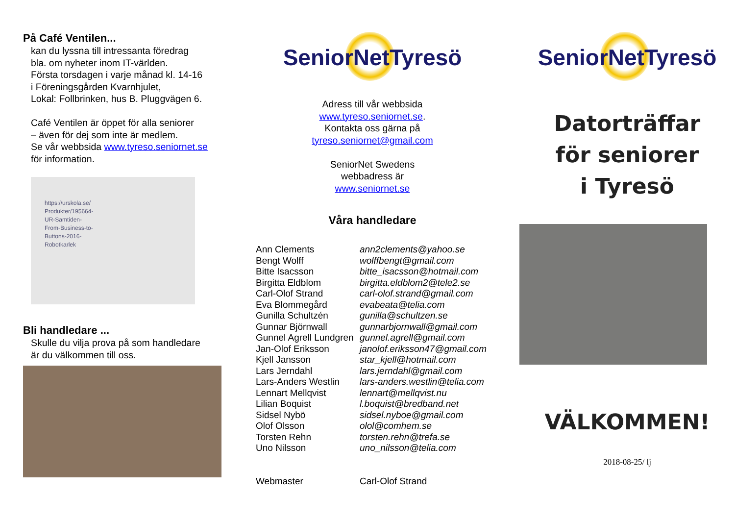På Café Ventilen...
kan du lyssna till intressanta föredrag
bla. om nyheter inom IT-världen.
Första torsdagen i varje månad kl. 14-16
i Föreningsgården Kvarnhjulet,
Lokal: Follbrinken, hus B. Pluggvägen 6.
Café Ventilen är öppet för alla seniorer
– även för dej som inte är medlem.
Se vår webbsida www.tyreso.seniornet.se
för information.
https://urskola.se/
Produkter/195664-
UR-Samtiden-
From-Business-to-
Buttons-2016-
Robotkarlek
Bli handledare ...
Skulle du vilja prova på som handledare
är du välkommen till oss.
SeniorNetTyresö
Adress till vår webbsida
www.tyreso.seniornet.se.
Kontakta oss gärna på
tyreso.seniornet@gmail.com
SeniorNet Swedens
webbadress är
www.seniornet.se
Våra handledare
| Ann Clements | ann2clements@yahoo.se |
| Bengt Wolff | wolffbengt@gmail.com |
| Bitte Isacsson | bitte_isacsson@hotmail.com |
| Birgitta Eldblom | birgitta.eldblom2@tele2.se |
| Carl-Olof Strand | carl-olof.strand@gmail.com |
| Eva Blommegård | evabeata@telia.com |
| Gunilla Schultzén | gunilla@schultzen.se |
| Gunnar Björnwall | gunnarbjornwall@gmail.com |
| Gunnel Agrell Lundgren | gunnel.agrell@gmail.com |
| Jan-Olof Eriksson | janolof.eriksson47@gmail.com |
| Kjell Jansson | star_kjell@hotmail.com |
| Lars Jerndahl | lars.jerndahl@gmail.com |
| Lars-Anders Westlin | lars-anders.westlin@telia.com |
| Lennart Mellqvist | lennart@mellqvist.nu |
| Lilian Boquist | l.boquist@bredband.net |
| Sidsel Nybö | sidsel.nyboe@gmail.com |
| Olof Olsson | olol@comhem.se |
| Torsten Rehn | torsten.rehn@trefa.se |
| Uno Nilsson | uno_nilsson@telia.com |
| Webmaster | Carl-Olof Strand |
SeniorNetTyresö
Datorträffar
för seniorer
i Tyresö
VÄLKOMMEN!
2018-08-25/ lj